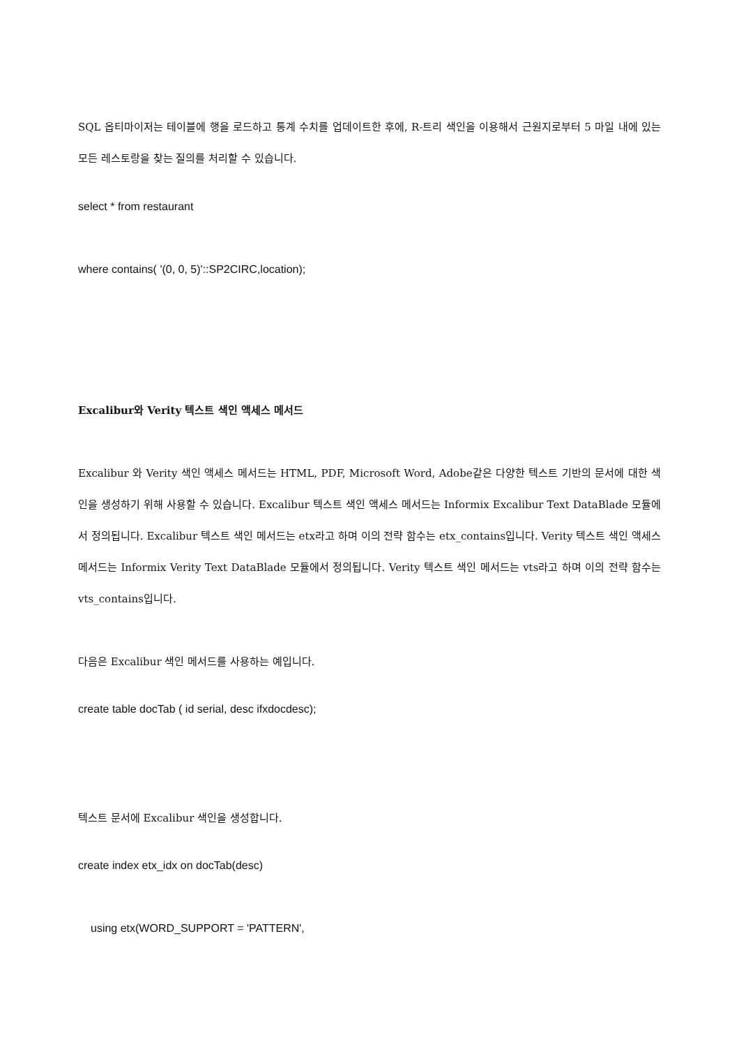SQL 옵티마이저는 테이블에 행을 로드하고 통계 수치를 업데이트한 후에, R-트리 색인을 이용해서 근원지로부터 5 마일 내에 있는 모든 레스토랑을 찾는 질의를 처리할 수 있습니다.
select * from restaurant
where contains( '(0, 0, 5)'::SP2CIRC,location);
Excalibur와 Verity 텍스트 색인 액세스 메서드
Excalibur 와 Verity 색인 액세스 메서드는 HTML, PDF, Microsoft Word, Adobe같은 다양한 텍스트 기반의 문서에 대한 색인을 생성하기 위해 사용할 수 있습니다. Excalibur 텍스트 색인 액세스 메서드는 Informix Excalibur Text DataBlade 모듈에서 정의됩니다. Excalibur 텍스트 색인 메서드는 etx라고 하며 이의 전략 함수는 etx_contains입니다. Verity 텍스트 색인 액세스 메서드는 Informix Verity Text DataBlade 모듈에서 정의됩니다. Verity 텍스트 색인 메서드는 vts라고 하며 이의 전략 함수는 vts_contains입니다.
다음은 Excalibur 색인 메서드를 사용하는 예입니다.
create table docTab ( id serial, desc ifxdocdesc);
텍스트 문서에 Excalibur 색인을 생성합니다.
create index etx_idx on docTab(desc)
using etx(WORD_SUPPORT = 'PATTERN',